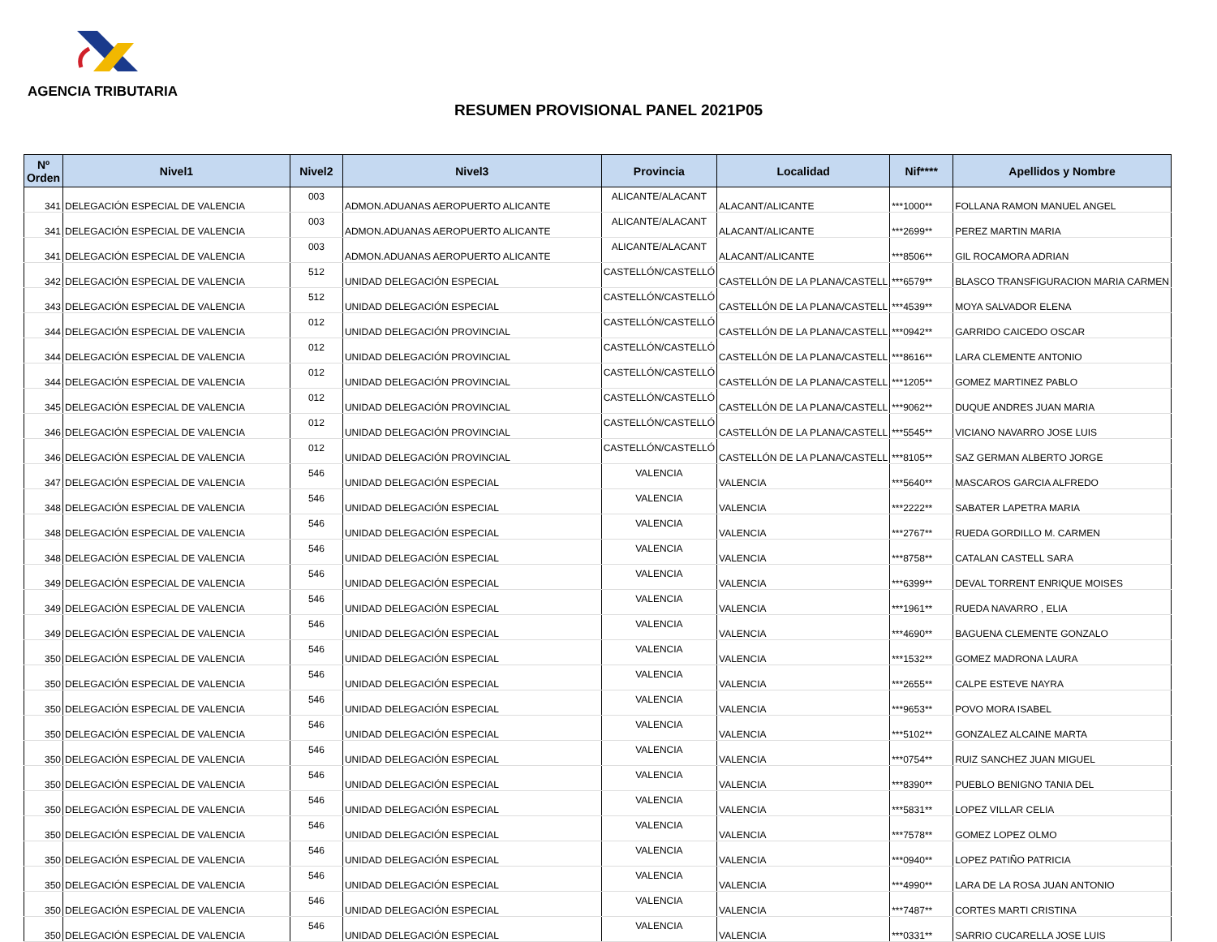AGENCIA TRIBUTARIA
RESUMEN PROVISIONAL PANEL 2021P05
| Nº Orden | Nivel1 | Nivel2 | Nivel3 | Provincia | Localidad | Nif**** | Apellidos y Nombre |
| --- | --- | --- | --- | --- | --- | --- | --- |
| 341 | DELEGACIÓN ESPECIAL DE VALENCIA | 003 | ADMON.ADUANAS AEROPUERTO ALICANTE | ALICANTE/ALACANT | ALACANT/ALICANTE | ***1000** | FOLLANA RAMON MANUEL ANGEL |
| 341 | DELEGACIÓN ESPECIAL DE VALENCIA | 003 | ADMON.ADUANAS AEROPUERTO ALICANTE | ALICANTE/ALACANT | ALACANT/ALICANTE | ***2699** | PEREZ MARTIN MARIA |
| 341 | DELEGACIÓN ESPECIAL DE VALENCIA | 003 | ADMON.ADUANAS AEROPUERTO ALICANTE | ALICANTE/ALACANT | ALACANT/ALICANTE | ***8506** | GIL ROCAMORA ADRIAN |
| 342 | DELEGACIÓN ESPECIAL DE VALENCIA | 512 | UNIDAD DELEGACIÓN ESPECIAL | CASTELLÓN/CASTELLÓ | CASTELLÓN DE LA PLANA/CASTELL | ***6579** | BLASCO TRANSFIGURACION MARIA CARMEN |
| 343 | DELEGACIÓN ESPECIAL DE VALENCIA | 512 | UNIDAD DELEGACIÓN ESPECIAL | CASTELLÓN/CASTELLÓ | CASTELLÓN DE LA PLANA/CASTELL | ***4539** | MOYA SALVADOR ELENA |
| 344 | DELEGACIÓN ESPECIAL DE VALENCIA | 012 | UNIDAD DELEGACIÓN PROVINCIAL | CASTELLÓN/CASTELLÓ | CASTELLÓN DE LA PLANA/CASTELL | ***0942** | GARRIDO CAICEDO OSCAR |
| 344 | DELEGACIÓN ESPECIAL DE VALENCIA | 012 | UNIDAD DELEGACIÓN PROVINCIAL | CASTELLÓN/CASTELLÓ | CASTELLÓN DE LA PLANA/CASTELL | ***8616** | LARA CLEMENTE ANTONIO |
| 344 | DELEGACIÓN ESPECIAL DE VALENCIA | 012 | UNIDAD DELEGACIÓN PROVINCIAL | CASTELLÓN/CASTELLÓ | CASTELLÓN DE LA PLANA/CASTELL | ***1205** | GOMEZ MARTINEZ PABLO |
| 345 | DELEGACIÓN ESPECIAL DE VALENCIA | 012 | UNIDAD DELEGACIÓN PROVINCIAL | CASTELLÓN/CASTELLÓ | CASTELLÓN DE LA PLANA/CASTELL | ***9062** | DUQUE ANDRES JUAN MARIA |
| 346 | DELEGACIÓN ESPECIAL DE VALENCIA | 012 | UNIDAD DELEGACIÓN PROVINCIAL | CASTELLÓN/CASTELLÓ | CASTELLÓN DE LA PLANA/CASTELL | ***5545** | VICIANO NAVARRO JOSE LUIS |
| 346 | DELEGACIÓN ESPECIAL DE VALENCIA | 012 | UNIDAD DELEGACIÓN PROVINCIAL | CASTELLÓN/CASTELLÓ | CASTELLÓN DE LA PLANA/CASTELL | ***8105** | SAZ GERMAN ALBERTO JORGE |
| 347 | DELEGACIÓN ESPECIAL DE VALENCIA | 546 | UNIDAD DELEGACIÓN ESPECIAL | VALENCIA | VALENCIA | ***5640** | MASCAROS GARCIA ALFREDO |
| 348 | DELEGACIÓN ESPECIAL DE VALENCIA | 546 | UNIDAD DELEGACIÓN ESPECIAL | VALENCIA | VALENCIA | ***2222** | SABATER LAPETRA MARIA |
| 348 | DELEGACIÓN ESPECIAL DE VALENCIA | 546 | UNIDAD DELEGACIÓN ESPECIAL | VALENCIA | VALENCIA | ***2767** | RUEDA GORDILLO M. CARMEN |
| 348 | DELEGACIÓN ESPECIAL DE VALENCIA | 546 | UNIDAD DELEGACIÓN ESPECIAL | VALENCIA | VALENCIA | ***8758** | CATALAN CASTELL SARA |
| 349 | DELEGACIÓN ESPECIAL DE VALENCIA | 546 | UNIDAD DELEGACIÓN ESPECIAL | VALENCIA | VALENCIA | ***6399** | DEVAL TORRENT ENRIQUE MOISES |
| 349 | DELEGACIÓN ESPECIAL DE VALENCIA | 546 | UNIDAD DELEGACIÓN ESPECIAL | VALENCIA | VALENCIA | ***1961** | RUEDA NAVARRO , ELIA |
| 349 | DELEGACIÓN ESPECIAL DE VALENCIA | 546 | UNIDAD DELEGACIÓN ESPECIAL | VALENCIA | VALENCIA | ***4690** | BAGUENA CLEMENTE GONZALO |
| 350 | DELEGACIÓN ESPECIAL DE VALENCIA | 546 | UNIDAD DELEGACIÓN ESPECIAL | VALENCIA | VALENCIA | ***1532** | GOMEZ MADRONA LAURA |
| 350 | DELEGACIÓN ESPECIAL DE VALENCIA | 546 | UNIDAD DELEGACIÓN ESPECIAL | VALENCIA | VALENCIA | ***2655** | CALPE ESTEVE NAYRA |
| 350 | DELEGACIÓN ESPECIAL DE VALENCIA | 546 | UNIDAD DELEGACIÓN ESPECIAL | VALENCIA | VALENCIA | ***9653** | POVO MORA ISABEL |
| 350 | DELEGACIÓN ESPECIAL DE VALENCIA | 546 | UNIDAD DELEGACIÓN ESPECIAL | VALENCIA | VALENCIA | ***5102** | GONZALEZ ALCAINE MARTA |
| 350 | DELEGACIÓN ESPECIAL DE VALENCIA | 546 | UNIDAD DELEGACIÓN ESPECIAL | VALENCIA | VALENCIA | ***0754** | RUIZ SANCHEZ JUAN MIGUEL |
| 350 | DELEGACIÓN ESPECIAL DE VALENCIA | 546 | UNIDAD DELEGACIÓN ESPECIAL | VALENCIA | VALENCIA | ***8390** | PUEBLO BENIGNO TANIA DEL |
| 350 | DELEGACIÓN ESPECIAL DE VALENCIA | 546 | UNIDAD DELEGACIÓN ESPECIAL | VALENCIA | VALENCIA | ***5831** | LOPEZ VILLAR CELIA |
| 350 | DELEGACIÓN ESPECIAL DE VALENCIA | 546 | UNIDAD DELEGACIÓN ESPECIAL | VALENCIA | VALENCIA | ***7578** | GOMEZ LOPEZ OLMO |
| 350 | DELEGACIÓN ESPECIAL DE VALENCIA | 546 | UNIDAD DELEGACIÓN ESPECIAL | VALENCIA | VALENCIA | ***0940** | LOPEZ PATIÑO PATRICIA |
| 350 | DELEGACIÓN ESPECIAL DE VALENCIA | 546 | UNIDAD DELEGACIÓN ESPECIAL | VALENCIA | VALENCIA | ***4990** | LARA DE LA ROSA JUAN ANTONIO |
| 350 | DELEGACIÓN ESPECIAL DE VALENCIA | 546 | UNIDAD DELEGACIÓN ESPECIAL | VALENCIA | VALENCIA | ***7487** | CORTES MARTI CRISTINA |
| 350 | DELEGACIÓN ESPECIAL DE VALENCIA | 546 | UNIDAD DELEGACIÓN ESPECIAL | VALENCIA | VALENCIA | ***0331** | SARRIO CUCARELLA JOSE LUIS |